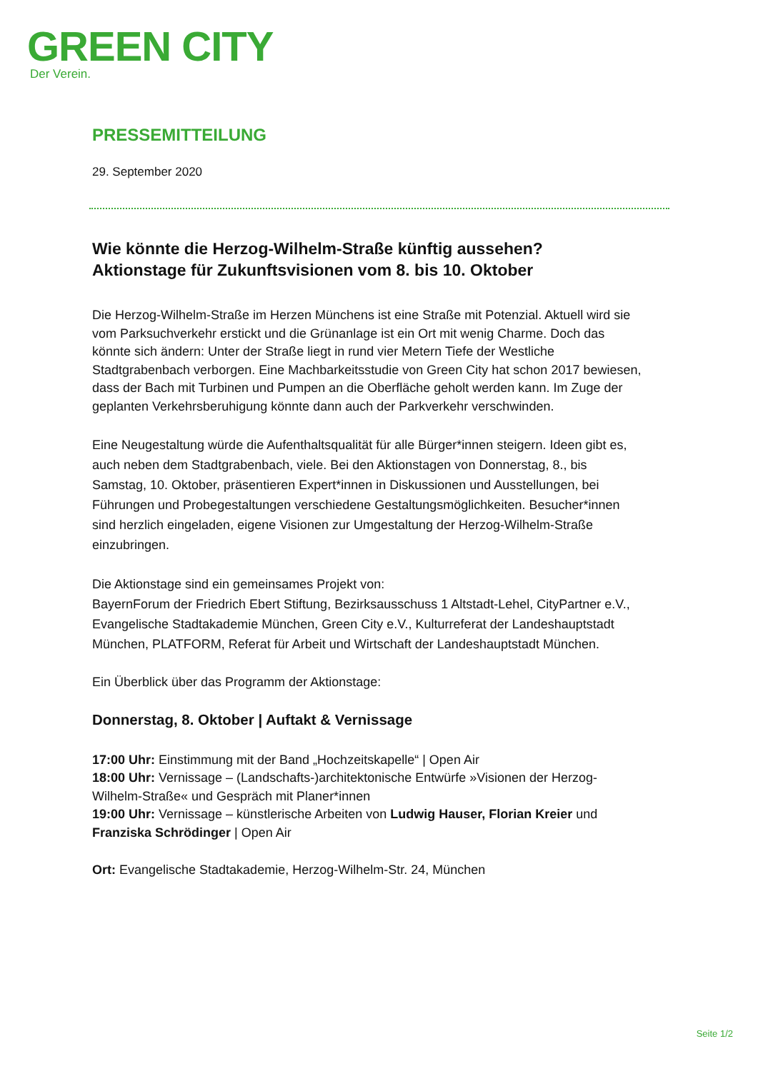GREEN CITY
Der Verein.
PRESSEMITTEILUNG
29. September 2020
Wie könnte die Herzog-Wilhelm-Straße künftig aussehen?
Aktionstage für Zukunftsvisionen vom 8. bis 10. Oktober
Die Herzog-Wilhelm-Straße im Herzen Münchens ist eine Straße mit Potenzial. Aktuell wird sie vom Parksuchverkehr erstickt und die Grünanlage ist ein Ort mit wenig Charme. Doch das könnte sich ändern: Unter der Straße liegt in rund vier Metern Tiefe der Westliche Stadtgrabenbach verborgen. Eine Machbarkeitsstudie von Green City hat schon 2017 bewiesen, dass der Bach mit Turbinen und Pumpen an die Oberfläche geholt werden kann. Im Zuge der geplanten Verkehrsberuhigung könnte dann auch der Parkverkehr verschwinden.
Eine Neugestaltung würde die Aufenthaltsqualität für alle Bürger*innen steigern. Ideen gibt es, auch neben dem Stadtgrabenbach, viele. Bei den Aktionstagen von Donnerstag, 8., bis Samstag, 10. Oktober, präsentieren Expert*innen in Diskussionen und Ausstellungen, bei Führungen und Probegestaltungen verschiedene Gestaltungsmöglichkeiten. Besucher*innen sind herzlich eingeladen, eigene Visionen zur Umgestaltung der Herzog-Wilhelm-Straße einzubringen.
Die Aktionstage sind ein gemeinsames Projekt von:
BayernForum der Friedrich Ebert Stiftung, Bezirksausschuss 1 Altstadt-Lehel, CityPartner e.V., Evangelische Stadtakademie München, Green City e.V., Kulturreferat der Landeshauptstadt München, PLATFORM, Referat für Arbeit und Wirtschaft der Landeshauptstadt München.
Ein Überblick über das Programm der Aktionstage:
Donnerstag, 8. Oktober | Auftakt & Vernissage
17:00 Uhr: Einstimmung mit der Band „Hochzeitskapelle“ | Open Air
18:00 Uhr: Vernissage – (Landschafts-)architektonische Entwürfe »Visionen der Herzog-Wilhelm-Straße« und Gespräch mit Planer*innen
19:00 Uhr: Vernissage – künstlerische Arbeiten von Ludwig Hauser, Florian Kreier und Franziska Schrödinger | Open Air
Ort: Evangelische Stadtakademie, Herzog-Wilhelm-Str. 24, München
Seite 1/2